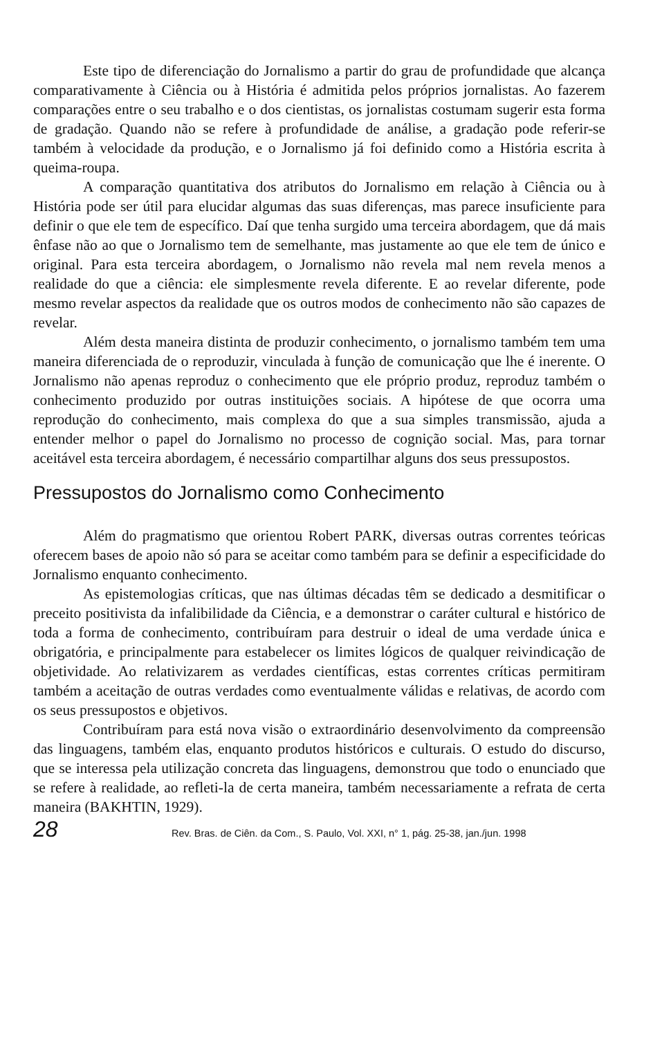Este tipo de diferenciação do Jornalismo a partir do grau de profundidade que alcança comparativamente à Ciência ou à História é admitida pelos próprios jornalistas. Ao fazerem comparações entre o seu trabalho e o dos cientistas, os jornalistas costumam sugerir esta forma de gradação. Quando não se refere à profundidade de análise, a gradação pode referir-se também à velocidade da produção, e o Jornalismo já foi definido como a História escrita à queima-roupa.
A comparação quantitativa dos atributos do Jornalismo em relação à Ciência ou à História pode ser útil para elucidar algumas das suas diferenças, mas parece insuficiente para definir o que ele tem de específico. Daí que tenha surgido uma terceira abordagem, que dá mais ênfase não ao que o Jornalismo tem de semelhante, mas justamente ao que ele tem de único e original. Para esta terceira abordagem, o Jornalismo não revela mal nem revela menos a realidade do que a ciência: ele simplesmente revela diferente. E ao revelar diferente, pode mesmo revelar aspectos da realidade que os outros modos de conhecimento não são capazes de revelar.
Além desta maneira distinta de produzir conhecimento, o jornalismo também tem uma maneira diferenciada de o reproduzir, vinculada à função de comunicação que lhe é inerente. O Jornalismo não apenas reproduz o conhecimento que ele próprio produz, reproduz também o conhecimento produzido por outras instituições sociais. A hipótese de que ocorra uma reprodução do conhecimento, mais complexa do que a sua simples transmissão, ajuda a entender melhor o papel do Jornalismo no processo de cognição social. Mas, para tornar aceitável esta terceira abordagem, é necessário compartilhar alguns dos seus pressupostos.
Pressupostos do Jornalismo como Conhecimento
Além do pragmatismo que orientou Robert PARK, diversas outras correntes teóricas oferecem bases de apoio não só para se aceitar como também para se definir a especificidade do Jornalismo enquanto conhecimento.
As epistemologias críticas, que nas últimas décadas têm se dedicado a desmitificar o preceito positivista da infalibilidade da Ciência, e a demonstrar o caráter cultural e histórico de toda a forma de conhecimento, contribuíram para destruir o ideal de uma verdade única e obrigatória, e principalmente para estabelecer os limites lógicos de qualquer reivindicação de objetividade. Ao relativizarem as verdades científicas, estas correntes críticas permitiram também a aceitação de outras verdades como eventualmente válidas e relativas, de acordo com os seus pressupostos e objetivos.
Contribuíram para está nova visão o extraordinário desenvolvimento da compreensão das linguagens, também elas, enquanto produtos históricos e culturais. O estudo do discurso, que se interessa pela utilização concreta das linguagens, demonstrou que todo o enunciado que se refere à realidade, ao refleti-la de certa maneira, também necessariamente a refrata de certa maneira (BAKHTIN, 1929).
28 Rev. Bras. de Ciên. da Com., S. Paulo, Vol. XXI, n° 1, pág. 25-38, jan./jun. 1998